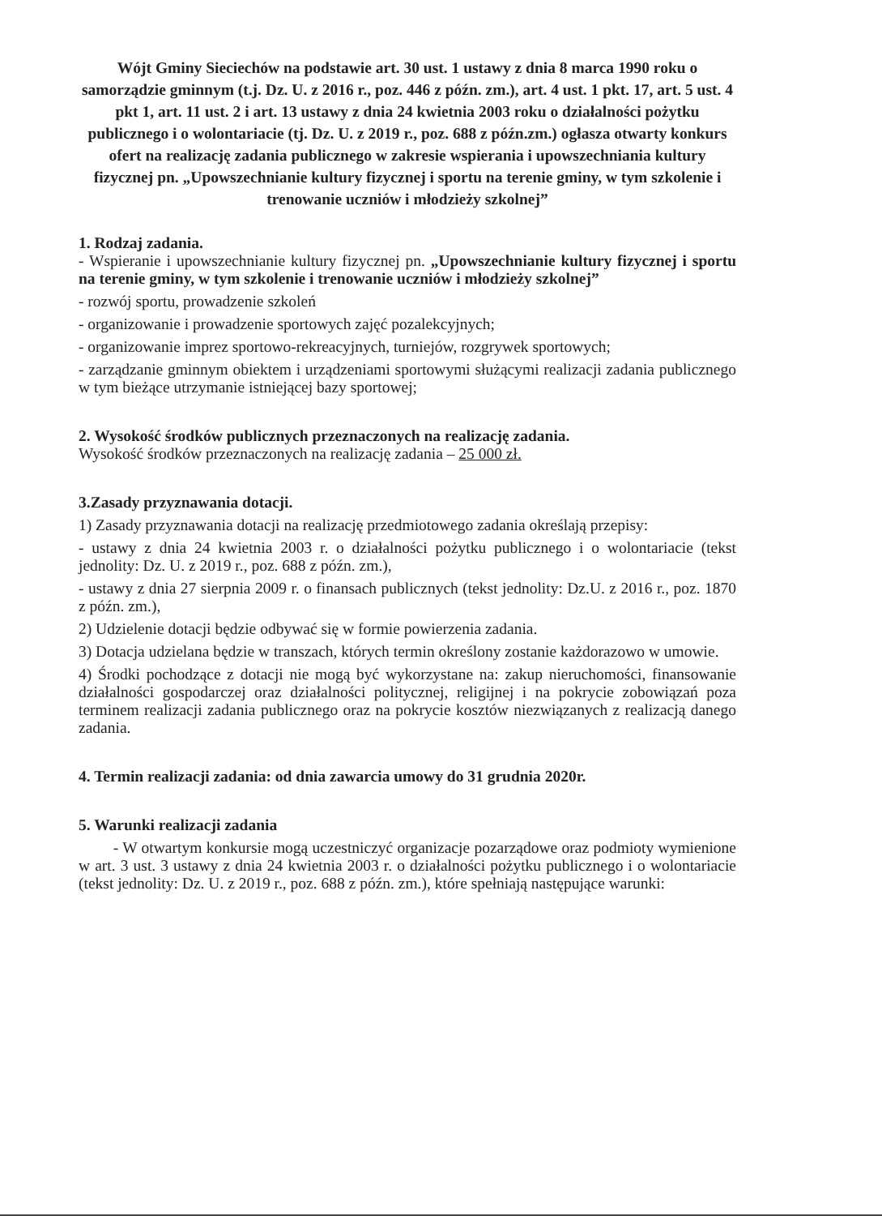Wójt Gminy Sieciechów na podstawie art. 30 ust. 1 ustawy z dnia 8 marca 1990 roku o samorządzie gminnym (t.j. Dz. U. z 2016 r., poz. 446 z późn. zm.), art. 4 ust. 1 pkt. 17, art. 5 ust. 4 pkt 1, art. 11 ust. 2 i art. 13 ustawy z dnia 24 kwietnia 2003 roku o działalności pożytku publicznego i o wolontariacie (tj. Dz. U. z 2019 r., poz. 688 z późn.zm.) ogłasza otwarty konkurs ofert na realizację zadania publicznego w zakresie wspierania i upowszechniania kultury fizycznej pn. „Upowszechnianie kultury fizycznej i sportu na terenie gminy, w tym szkolenie i trenowanie uczniów i młodzieży szkolnej”
1. Rodzaj zadania.
- Wspieranie i upowszechnianie kultury fizycznej pn. „Upowszechnianie kultury fizycznej i sportu na terenie gminy, w tym szkolenie i trenowanie uczniów i młodzieży szkolnej”
- rozwój sportu, prowadzenie szkoleń
- organizowanie i prowadzenie sportowych zajęć pozalekcyjnych;
- organizowanie imprez sportowo-rekreacyjnych, turniejów, rozgrywek sportowych;
- zarządzanie gminnym obiektem i urządzeniami sportowymi służącymi realizacji zadania publicznego w tym bieżące utrzymanie istniejącej bazy sportowej;
2. Wysokość środków publicznych przeznaczonych na realizację zadania.
Wysokość środków przeznaczonych na realizację zadania – 25 000 zł.
3.Zasady przyznawania dotacji.
1) Zasady przyznawania dotacji na realizację przedmiotowego zadania określają przepisy:
- ustawy z dnia 24 kwietnia 2003 r. o działalności pożytku publicznego i o wolontariacie (tekst jednolity: Dz. U. z 2019 r., poz. 688 z późn. zm.),
- ustawy z dnia 27 sierpnia 2009 r. o finansach publicznych (tekst jednolity: Dz.U. z 2016 r., poz. 1870 z późn. zm.),
2) Udzielenie dotacji będzie odbywać się w formie powierzenia zadania.
3) Dotacja udzielana będzie w transzach, których termin określony zostanie każdorazowo w umowie.
4) Środki pochodzące z dotacji nie mogą być wykorzystane na: zakup nieruchomości, finansowanie działalności gospodarczej oraz działalności politycznej, religijnej i na pokrycie zobowiązań poza terminem realizacji zadania publicznego oraz na pokrycie kosztów niezwiązanych z realizacją danego zadania.
4. Termin realizacji zadania: od dnia zawarcia umowy do 31 grudnia 2020r.
5. Warunki realizacji zadania
- W otwartym konkursie mogą uczestniczyć organizacje pozarządowe oraz podmioty wymienione w art. 3 ust. 3 ustawy z dnia 24 kwietnia 2003 r. o działalności pożytku publicznego i o wolontariacie (tekst jednolity: Dz. U. z 2019 r., poz. 688 z późn. zm.), które spełniają następujące warunki: